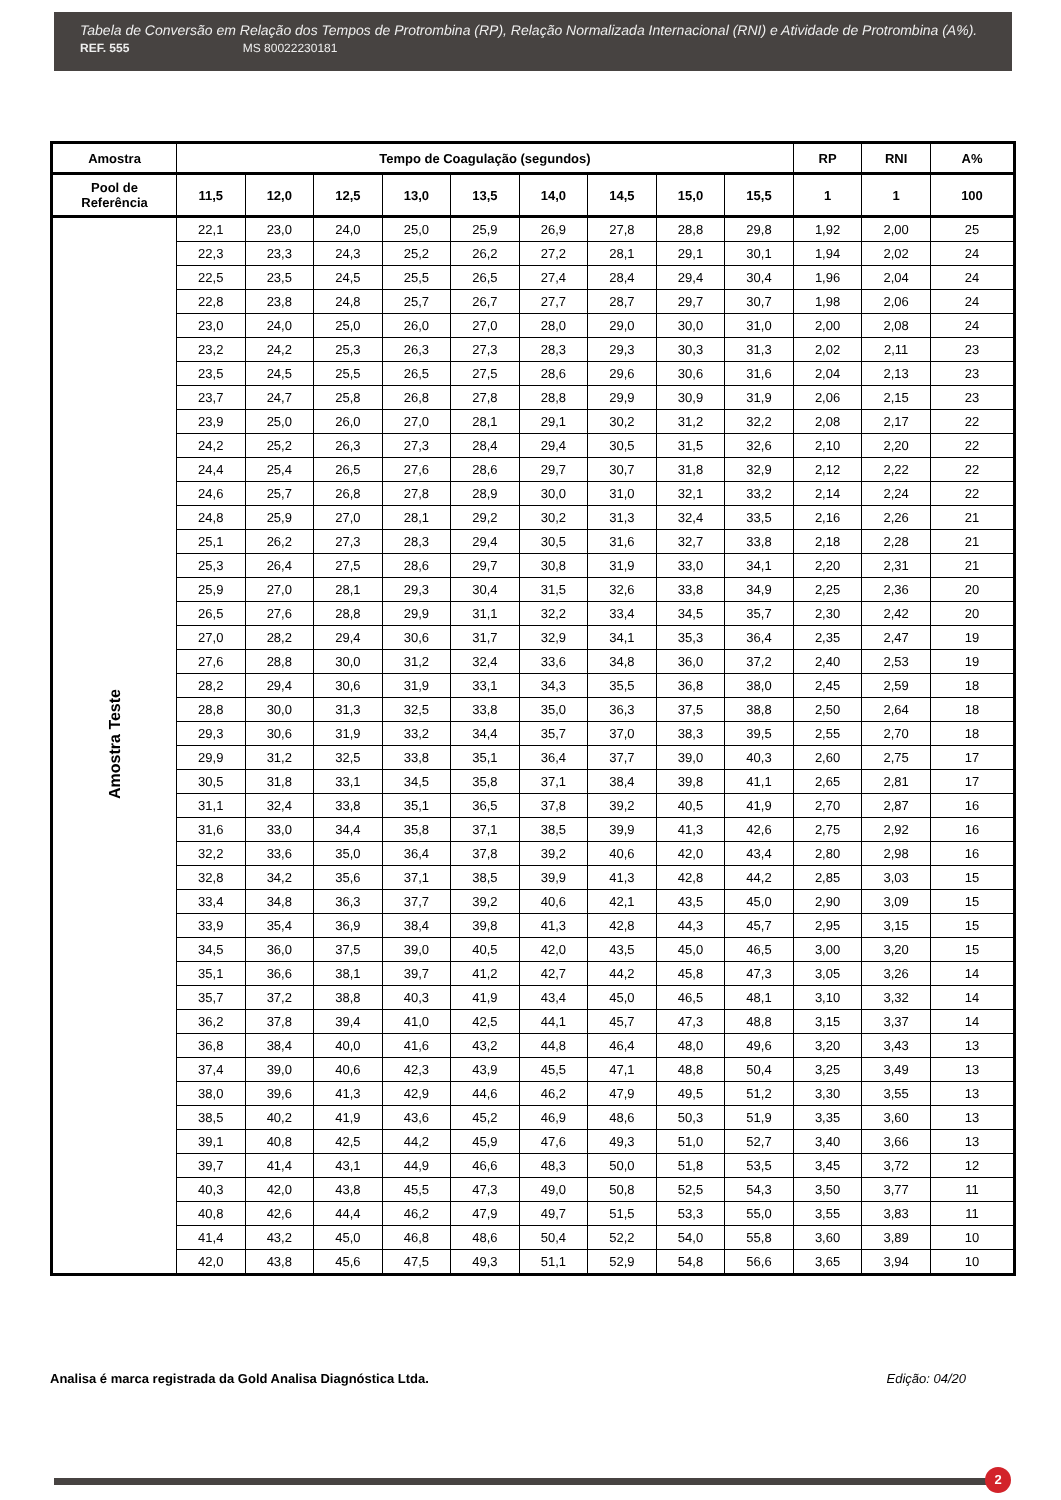Tabela de Conversão em Relação dos Tempos de Protrombina (RP), Relação Normalizada Internacional (RNI) e Atividade de Protrombina (A%).
REF. 555 MS 80022230181
| Amostra | Tempo de Coagulação (segundos) | | | | | | | | | RP | RNI | A% |
| --- | --- | --- | --- | --- | --- | --- | --- | --- | --- | --- | --- | --- |
| Pool de Referência | 11,5 | 12,0 | 12,5 | 13,0 | 13,5 | 14,0 | 14,5 | 15,0 | 15,5 | 1 | 1 | 100 |
| Amostra Teste | 22,1 | 23,0 | 24,0 | 25,0 | 25,9 | 26,9 | 27,8 | 28,8 | 29,8 | 1,92 | 2,00 | 25 |
| | 22,3 | 23,3 | 24,3 | 25,2 | 26,2 | 27,2 | 28,1 | 29,1 | 30,1 | 1,94 | 2,02 | 24 |
| | 22,5 | 23,5 | 24,5 | 25,5 | 26,5 | 27,4 | 28,4 | 29,4 | 30,4 | 1,96 | 2,04 | 24 |
| | 22,8 | 23,8 | 24,8 | 25,7 | 26,7 | 27,7 | 28,7 | 29,7 | 30,7 | 1,98 | 2,06 | 24 |
| | 23,0 | 24,0 | 25,0 | 26,0 | 27,0 | 28,0 | 29,0 | 30,0 | 31,0 | 2,00 | 2,08 | 24 |
| | 23,2 | 24,2 | 25,3 | 26,3 | 27,3 | 28,3 | 29,3 | 30,3 | 31,3 | 2,02 | 2,11 | 23 |
| | 23,5 | 24,5 | 25,5 | 26,5 | 27,5 | 28,6 | 29,6 | 30,6 | 31,6 | 2,04 | 2,13 | 23 |
| | 23,7 | 24,7 | 25,8 | 26,8 | 27,8 | 28,8 | 29,9 | 30,9 | 31,9 | 2,06 | 2,15 | 23 |
| | 23,9 | 25,0 | 26,0 | 27,0 | 28,1 | 29,1 | 30,2 | 31,2 | 32,2 | 2,08 | 2,17 | 22 |
| | 24,2 | 25,2 | 26,3 | 27,3 | 28,4 | 29,4 | 30,5 | 31,5 | 32,6 | 2,10 | 2,20 | 22 |
| | 24,4 | 25,4 | 26,5 | 27,6 | 28,6 | 29,7 | 30,7 | 31,8 | 32,9 | 2,12 | 2,22 | 22 |
| | 24,6 | 25,7 | 26,8 | 27,8 | 28,9 | 30,0 | 31,0 | 32,1 | 33,2 | 2,14 | 2,24 | 22 |
| | 24,8 | 25,9 | 27,0 | 28,1 | 29,2 | 30,2 | 31,3 | 32,4 | 33,5 | 2,16 | 2,26 | 21 |
| | 25,1 | 26,2 | 27,3 | 28,3 | 29,4 | 30,5 | 31,6 | 32,7 | 33,8 | 2,18 | 2,28 | 21 |
| | 25,3 | 26,4 | 27,5 | 28,6 | 29,7 | 30,8 | 31,9 | 33,0 | 34,1 | 2,20 | 2,31 | 21 |
| | 25,9 | 27,0 | 28,1 | 29,3 | 30,4 | 31,5 | 32,6 | 33,8 | 34,9 | 2,25 | 2,36 | 20 |
| | 26,5 | 27,6 | 28,8 | 29,9 | 31,1 | 32,2 | 33,4 | 34,5 | 35,7 | 2,30 | 2,42 | 20 |
| | 27,0 | 28,2 | 29,4 | 30,6 | 31,7 | 32,9 | 34,1 | 35,3 | 36,4 | 2,35 | 2,47 | 19 |
| | 27,6 | 28,8 | 30,0 | 31,2 | 32,4 | 33,6 | 34,8 | 36,0 | 37,2 | 2,40 | 2,53 | 19 |
| | 28,2 | 29,4 | 30,6 | 31,9 | 33,1 | 34,3 | 35,5 | 36,8 | 38,0 | 2,45 | 2,59 | 18 |
| | 28,8 | 30,0 | 31,3 | 32,5 | 33,8 | 35,0 | 36,3 | 37,5 | 38,8 | 2,50 | 2,64 | 18 |
| | 29,3 | 30,6 | 31,9 | 33,2 | 34,4 | 35,7 | 37,0 | 38,3 | 39,5 | 2,55 | 2,70 | 18 |
| | 29,9 | 31,2 | 32,5 | 33,8 | 35,1 | 36,4 | 37,7 | 39,0 | 40,3 | 2,60 | 2,75 | 17 |
| | 30,5 | 31,8 | 33,1 | 34,5 | 35,8 | 37,1 | 38,4 | 39,8 | 41,1 | 2,65 | 2,81 | 17 |
| | 31,1 | 32,4 | 33,8 | 35,1 | 36,5 | 37,8 | 39,2 | 40,5 | 41,9 | 2,70 | 2,87 | 16 |
| | 31,6 | 33,0 | 34,4 | 35,8 | 37,1 | 38,5 | 39,9 | 41,3 | 42,6 | 2,75 | 2,92 | 16 |
| | 32,2 | 33,6 | 35,0 | 36,4 | 37,8 | 39,2 | 40,6 | 42,0 | 43,4 | 2,80 | 2,98 | 16 |
| | 32,8 | 34,2 | 35,6 | 37,1 | 38,5 | 39,9 | 41,3 | 42,8 | 44,2 | 2,85 | 3,03 | 15 |
| | 33,4 | 34,8 | 36,3 | 37,7 | 39,2 | 40,6 | 42,1 | 43,5 | 45,0 | 2,90 | 3,09 | 15 |
| | 33,9 | 35,4 | 36,9 | 38,4 | 39,8 | 41,3 | 42,8 | 44,3 | 45,7 | 2,95 | 3,15 | 15 |
| | 34,5 | 36,0 | 37,5 | 39,0 | 40,5 | 42,0 | 43,5 | 45,0 | 46,5 | 3,00 | 3,20 | 15 |
| | 35,1 | 36,6 | 38,1 | 39,7 | 41,2 | 42,7 | 44,2 | 45,8 | 47,3 | 3,05 | 3,26 | 14 |
| | 35,7 | 37,2 | 38,8 | 40,3 | 41,9 | 43,4 | 45,0 | 46,5 | 48,1 | 3,10 | 3,32 | 14 |
| | 36,2 | 37,8 | 39,4 | 41,0 | 42,5 | 44,1 | 45,7 | 47,3 | 48,8 | 3,15 | 3,37 | 14 |
| | 36,8 | 38,4 | 40,0 | 41,6 | 43,2 | 44,8 | 46,4 | 48,0 | 49,6 | 3,20 | 3,43 | 13 |
| | 37,4 | 39,0 | 40,6 | 42,3 | 43,9 | 45,5 | 47,1 | 48,8 | 50,4 | 3,25 | 3,49 | 13 |
| | 38,0 | 39,6 | 41,3 | 42,9 | 44,6 | 46,2 | 47,9 | 49,5 | 51,2 | 3,30 | 3,55 | 13 |
| | 38,5 | 40,2 | 41,9 | 43,6 | 45,2 | 46,9 | 48,6 | 50,3 | 51,9 | 3,35 | 3,60 | 13 |
| | 39,1 | 40,8 | 42,5 | 44,2 | 45,9 | 47,6 | 49,3 | 51,0 | 52,7 | 3,40 | 3,66 | 13 |
| | 39,7 | 41,4 | 43,1 | 44,9 | 46,6 | 48,3 | 50,0 | 51,8 | 53,5 | 3,45 | 3,72 | 12 |
| | 40,3 | 42,0 | 43,8 | 45,5 | 47,3 | 49,0 | 50,8 | 52,5 | 54,3 | 3,50 | 3,77 | 11 |
| | 40,8 | 42,6 | 44,4 | 46,2 | 47,9 | 49,7 | 51,5 | 53,3 | 55,0 | 3,55 | 3,83 | 11 |
| | 41,4 | 43,2 | 45,0 | 46,8 | 48,6 | 50,4 | 52,2 | 54,0 | 55,8 | 3,60 | 3,89 | 10 |
| | 42,0 | 43,8 | 45,6 | 47,5 | 49,3 | 51,1 | 52,9 | 54,8 | 56,6 | 3,65 | 3,94 | 10 |
Analisa é marca registrada da Gold Analisa Diagnóstica Ltda. Edição: 04/20
2